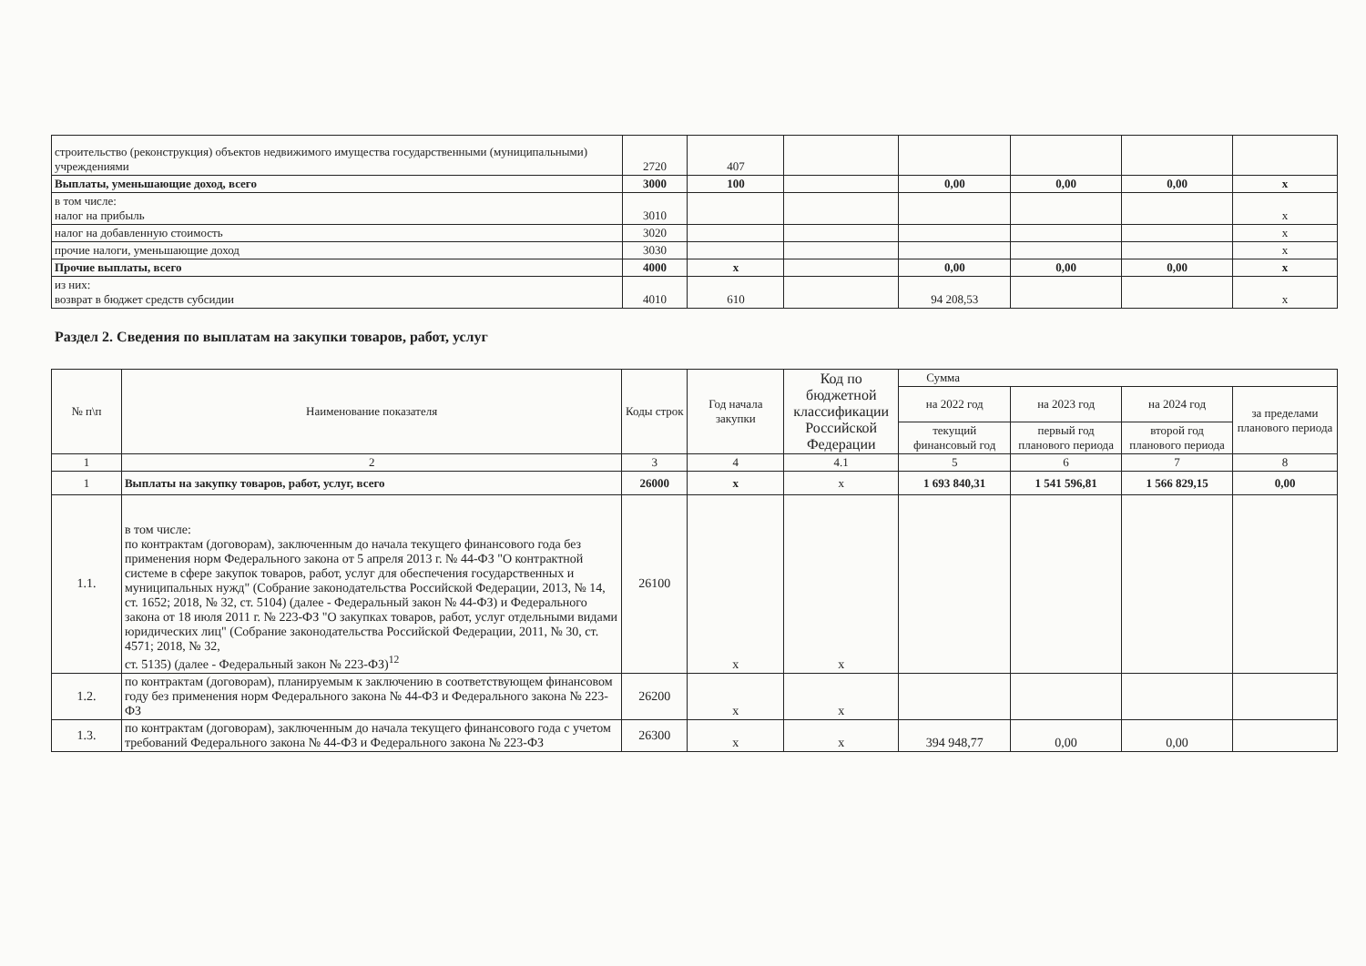| строительство (реконструкция) объектов недвижимого имущества государственными (муниципальными) учреждениями | 2720 | 407 | | | | | |
| Выплаты, уменьшающие доход, всего | 3000 | 100 | | 0,00 | 0,00 | 0,00 | x |
| в том числе: налог на прибыль | 3010 | | | | | | x |
| налог на добавленную стоимость | 3020 | | | | | | x |
| прочие налоги, уменьшающие доход | 3030 | | | | | | x |
| Прочие выплаты, всего | 4000 | x | | 0,00 | 0,00 | 0,00 | x |
| из них: возврат в бюджет средств субсидии | 4010 | 610 | | 94 208,53 | | | x |
Раздел 2. Сведения по выплатам на закупки товаров, работ, услуг
| № п\п | Наименование показателя | Коды строк | Год начала закупки | Код по бюджетной классификации Российской Федерации | Сумма | | | |
| --- | --- | --- | --- | --- | --- | --- | --- | --- |
| | | | | | на 2022 год | на 2023 год | на 2024 год | за пределами планового периода |
| | | | | | текущий финансовый год | первый год планового периода | второй год планового периода | |
| 1 | 2 | 3 | 4 | 4.1 | 5 | 6 | 7 | 8 |
| 1 | Выплаты на закупку товаров, работ, услуг, всего | 26000 | x | x | 1 693 840,31 | 1 541 596,81 | 1 566 829,15 | 0,00 |
| 1.1. | в том числе: по контрактам (договорам), заключенным до начала текущего финансового года без применения норм Федерального закона от 5 апреля 2013 г. № 44-ФЗ "О контрактной системе в сфере закупок товаров, работ, услуг для обеспечения государственных и муниципальных нужд" (Собрание законодательства Российской Федерации, 2013, № 14, ст. 1652; 2018, № 32, ст. 5104) (далее - Федеральный закон № 44-ФЗ) и Федерального закона от 18 июля 2011 г. № 223-ФЗ "О закупках товаров, работ, услуг отдельными видами юридических лиц" (Собрание законодательства Российской Федерации, 2011, № 30, ст. 4571; 2018, № 32, ст. 5135) (далее - Федеральный закон № 223-ФЗ)<sup>12</sup> | 26100 | x | x | | | | |
| 1.2. | по контрактам (договорам), планируемым к заключению в соответствующем финансовом году без применения норм Федерального закона № 44-ФЗ и Федерального закона № 223-ФЗ | 26200 | x | x | | | | |
| 1.3. | по контрактам (договорам), заключенным до начала текущего финансового года с учетом требований Федерального закона № 44-ФЗ и Федерального закона № 223-ФЗ | 26300 | x | x | 394 948,77 | 0,00 | 0,00 | |